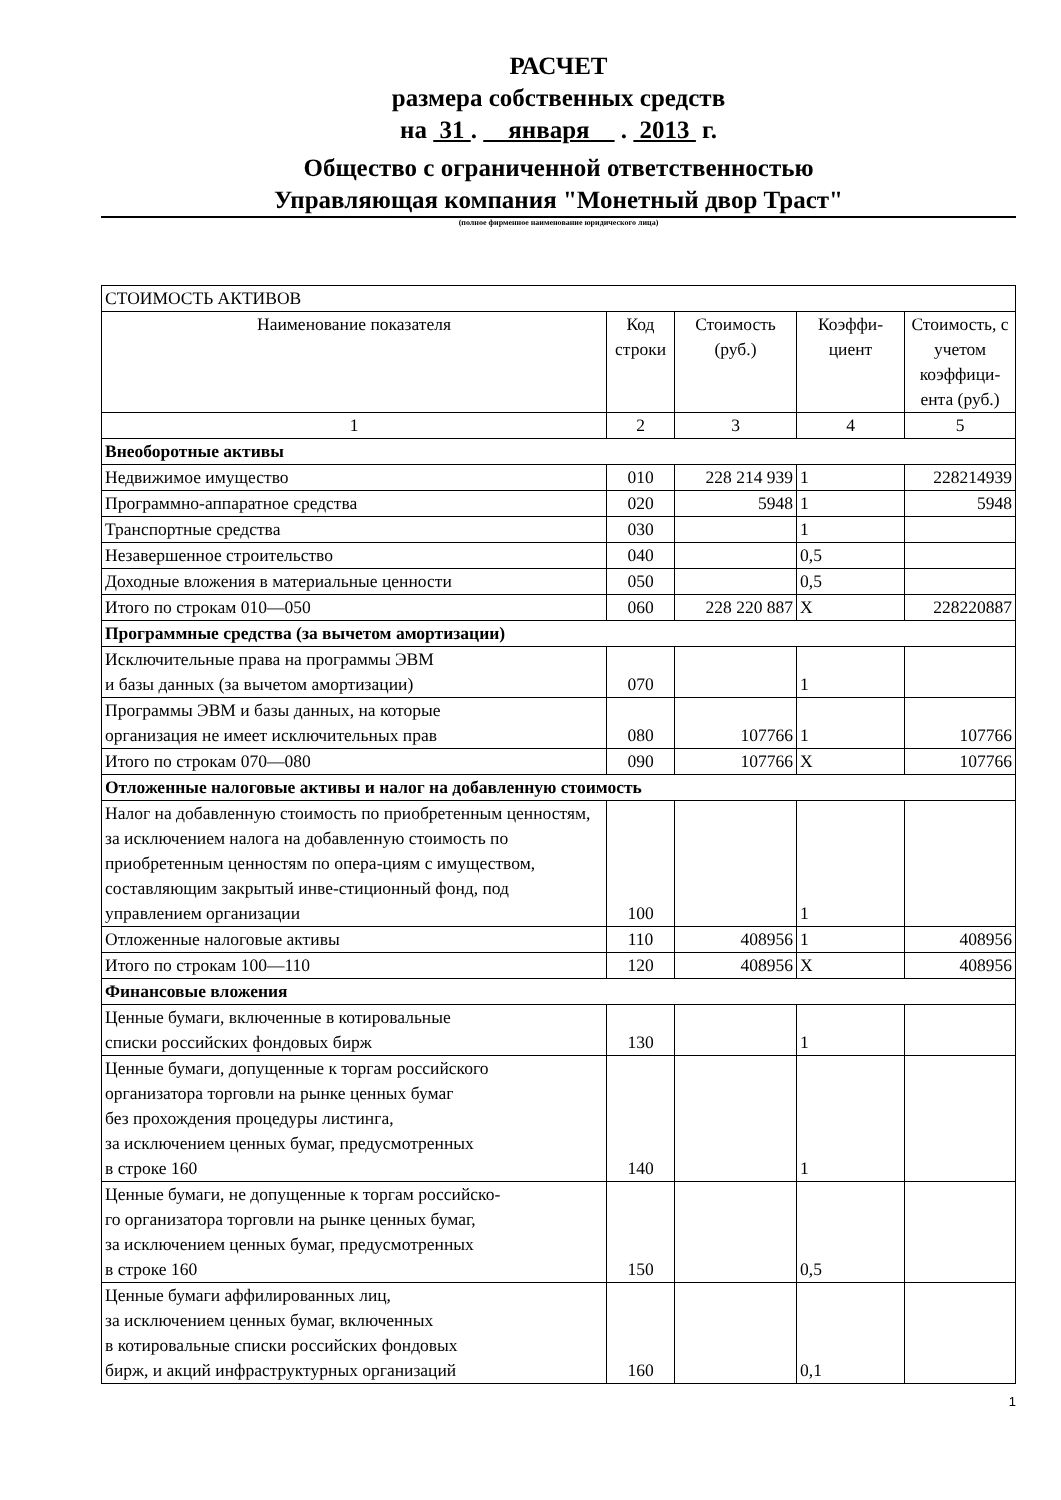РАСЧЕТ
размера собственных средств
на 31 . января . 2013 г.
Общество с ограниченной ответственностью
Управляющая компания "Монетный двор Траст"
(полное фирменное наименование юридического лица)
| СТОИМОСТЬ АКТИВОВ | | | | |
| Наименование показателя | Код строки | Стоимость (руб.) | Коэффи- циент | Стоимость, с учетом коэффици-ента (руб.) |
| 1 | 2 | 3 | 4 | 5 |
| Внеоборотные активы | | | | |
| Недвижимое имущество | 010 | 228 214 939 | 1 | 228214939 |
| Программно-аппаратное средства | 020 | 5948 | 1 | 5948 |
| Транспортные средства | 030 | | 1 | |
| Незавершенное строительство | 040 | | 0,5 | |
| Доходные вложения в материальные ценности | 050 | | 0,5 | |
| Итого по строкам 010—050 | 060 | 228 220 887 | X | 228220887 |
| Программные средства (за вычетом амортизации) | | | | |
| Исключительные права на программы ЭВМ и базы данных (за вычетом амортизации) | 070 | | 1 | |
| Программы ЭВМ и базы данных, на которые организация не имеет исключительных прав | 080 | 107766 | 1 | 107766 |
| Итого по строкам 070—080 | 090 | 107766 | X | 107766 |
| Отложенные налоговые активы и налог на добавленную стоимость | | | | |
| Налог на добавленную стоимость по приобретенным ценностям, за исключением налога на добавленную стоимость по приобретенным ценностям по опера-циям с имуществом, составляющим закрытый инве-стиционный фонд, под управлением организации | 100 | | 1 | |
| Отложенные налоговые активы | 110 | 408956 | 1 | 408956 |
| Итого по строкам 100—110 | 120 | 408956 | X | 408956 |
| Финансовые вложения | | | | |
| Ценные бумаги, включенные в котировальные списки российских фондовых бирж | 130 | | 1 | |
| Ценные бумаги, допущенные к торгам российского организатора торговли на рынке ценных бумаг без прохождения процедуры листинга, за исключением ценных бумаг, предусмотренных в строке 160 | 140 | | 1 | |
| Ценные бумаги, не допущенные к торгам российско- го организатора торговли на рынке ценных бумаг, за исключением ценных бумаг, предусмотренных в строке 160 | 150 | | 0,5 | |
| Ценные бумаги аффилированных лиц, за исключением ценных бумаг, включенных в котировальные списки российских фондовых бирж, и акций инфраструктурных организаций | 160 | | 0,1 | |
1